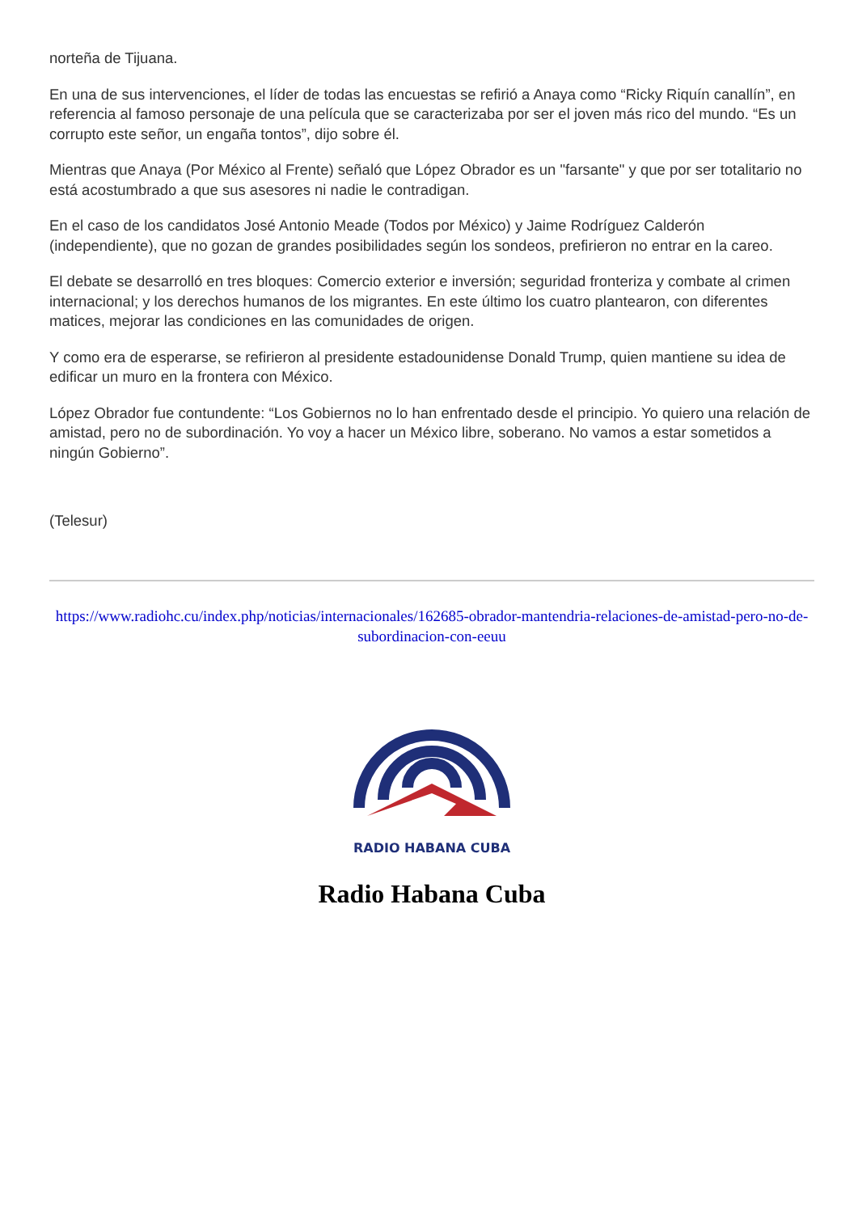norteña de Tijuana.
En una de sus intervenciones, el líder de todas las encuestas se refirió a Anaya como “Ricky Riquín canallín”, en referencia al famoso personaje de una película que se caracterizaba por ser el joven más rico del mundo. “Es un corrupto este señor, un engaña tontos”, dijo sobre él.
Mientras que Anaya (Por México al Frente) señaló que López Obrador es un "farsante" y que por ser totalitario no está acostumbrado a que sus asesores ni nadie le contradigan.
En el caso de los candidatos José Antonio Meade (Todos por México) y Jaime Rodríguez Calderón (independiente), que no gozan de grandes posibilidades según los sondeos, prefirieron no entrar en la careo.
El debate se desarrolló en tres bloques: Comercio exterior e inversión; seguridad fronteriza y combate al crimen internacional; y los derechos humanos de los migrantes. En este último los cuatro plantearon, con diferentes matices, mejorar las condiciones en las comunidades de origen.
Y como era de esperarse, se refirieron al presidente estadounidense Donald Trump, quien mantiene su idea de edificar un muro en la frontera con México.
López Obrador fue contundente: “Los Gobiernos no lo han enfrentado desde el principio. Yo quiero una relación de amistad, pero no de subordinación. Yo voy a hacer un México libre, soberano. No vamos a estar sometidos a ningún Gobierno”.
(Telesur)
https://www.radiohc.cu/index.php/noticias/internacionales/162685-obrador-mantendria-relaciones-de-amistad-pero-no-de-subordinacion-con-eeuu
RADIO HABANA CUBA
Radio Habana Cuba